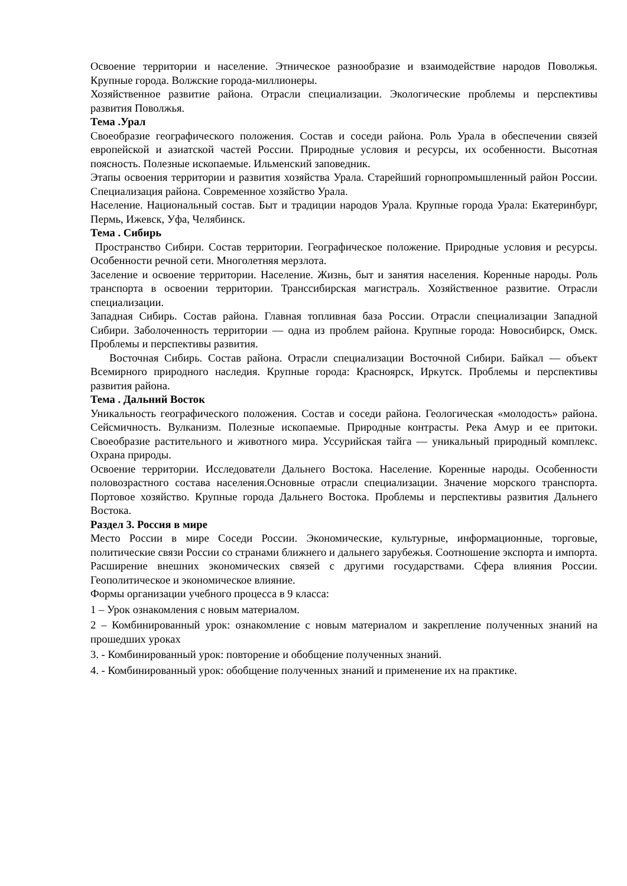Освоение территории и население. Этническое разнообразие и взаимодействие народов Поволжья. Крупные города. Волжские города-миллионеры.
Хозяйственное развитие района. Отрасли специализации. Экологические проблемы и перспективы развития Поволжья.
Тема .Урал
Своеобразие географического положения. Состав и соседи района. Роль Урала в обеспечении связей европейской и азиатской частей России. Природные условия и ресурсы, их особенности. Высотная поясность. Полезные ископаемые. Ильменский заповедник.
Этапы освоения территории и развития хозяйства Урала. Старейший горнопромышленный район России. Специализация района. Современное хозяйство Урала.
Население. Национальный состав. Быт и традиции народов Урала. Крупные города Урала: Екатеринбург, Пермь, Ижевск, Уфа, Челябинск.
Тема . Сибирь
Пространство Сибири. Состав территории. Географическое положение. Природные условия и ресурсы. Особенности речной сети. Многолетняя мерзлота.
Заселение и освоение территории. Население. Жизнь, быт и занятия населения. Коренные народы. Роль транспорта в освоении территории. Транссибирская магистраль. Хозяйственное развитие. Отрасли специализации.
Западная Сибирь. Состав района. Главная топливная база России. Отрасли специализации Западной Сибири. Заболоченность территории — одна из проблем района. Крупные города: Новосибирск, Омск. Проблемы и перспективы развития.
Восточная Сибирь. Состав района. Отрасли специализации Восточной Сибири. Байкал — объект Всемирного природного наследия. Крупные города: Красноярск, Иркутск. Проблемы и перспективы развития района.
Тема . Дальний Восток
Уникальность географического положения. Состав и соседи района. Геологическая «молодость» района. Сейсмичность. Вулканизм. Полезные ископаемые. Природные контрасты. Река Амур и ее притоки. Своеобразие растительного и животного мира. Уссурийская тайга — уникальный природный комплекс. Охрана природы.
Освоение территории. Исследователи Дальнего Востока. Население. Коренные народы. Особенности половозрастного состава населения.Основные отрасли специализации. Значение морского транспорта. Портовое хозяйство. Крупные города Дальнего Востока. Проблемы и перспективы развития Дальнего Востока.
Раздел 3. Россия в мире
Место России в мире Соседи России. Экономические, культурные, информационные, торговые, политические связи России со странами ближнего и дальнего зарубежья. Соотношение экспорта и импорта. Расширение внешних экономических связей с другими государствами. Сфера влияния России. Геополитическое и экономическое влияние.
Формы организации учебного процесса в 9 класса:
1 – Урок ознакомления с новым материалом.
2 – Комбинированный урок: ознакомление с новым материалом и закрепление полученных знаний на прошедших уроках
3. - Комбинированный урок: повторение и обобщение полученных знаний.
4. - Комбинированный урок: обобщение полученных знаний и применение их на практике.